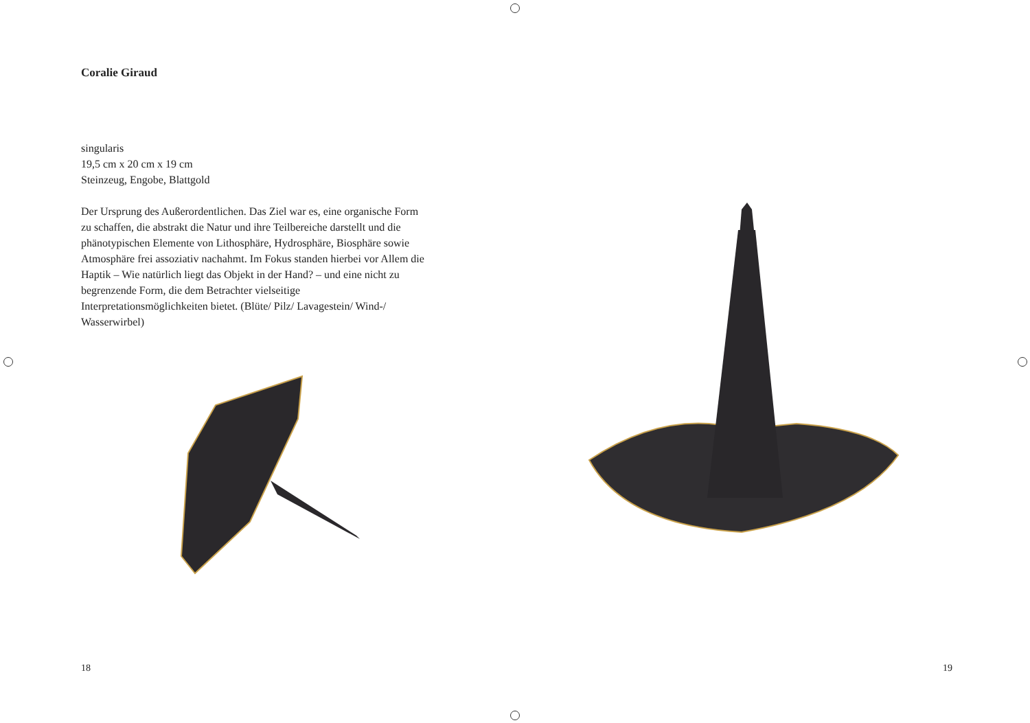Coralie Giraud
singularis
19,5 cm x 20 cm x 19 cm
Steinzeug, Engobe, Blattgold
Der Ursprung des Außerordentlichen. Das Ziel war es, eine organische Form zu schaffen, die abstrakt die Natur und ihre Teilbereiche darstellt und die phänotypischen Elemente von Lithosphäre, Hydrosphäre, Biosphäre sowie Atmosphäre frei assoziativ nachahmt. Im Fokus standen hierbei vor Allem die Haptik – Wie natürlich liegt das Objekt in der Hand? – und eine nicht zu begrenzende Form, die dem Betrachter vielseitige Interpretationsmöglichkeiten bietet. (Blüte/ Pilz/ Lavage­stein/ Wind-/ Wasserwirbel)
18 19